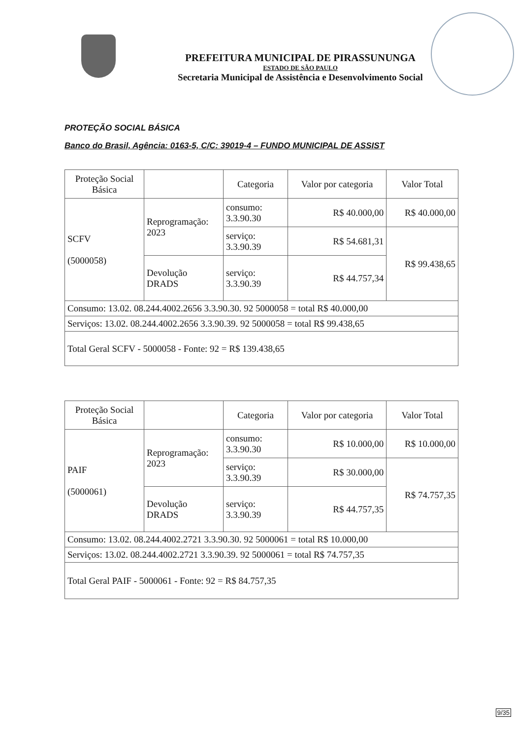PREFEITURA MUNICIPAL DE PIRASSUNUNGA
ESTADO DE SÃO PAULO
Secretaria Municipal de Assistência e Desenvolvimento Social
PROTEÇÃO SOCIAL BÁSICA
Banco do Brasil, Agência: 0163-5, C/C: 39019-4 – FUNDO MUNICIPAL DE ASSIST
| Proteção Social Básica | | Categoria | Valor por categoria | Valor Total |
| SCFV (5000058) | Reprogramação: 2023 | consumo: 3.3.90.30 | R$ 40.000,00 | R$ 40.000,00 |
| | | serviço: 3.3.90.39 | R$ 54.681,31 | R$ 99.438,65 |
| | Devolução DRADS | serviço: 3.3.90.39 | R$ 44.757,34 | |
| Consumo: 13.02. 08.244.4002.2656 3.3.90.30. 92 5000058 = total R$ 40.000,00 | | | | |
| Serviços: 13.02. 08.244.4002.2656 3.3.90.39. 92 5000058 = total R$ 99.438,65 | | | | |
| Total Geral SCFV - 5000058 - Fonte: 92 = R$ 139.438,65 | | | | |
| Proteção Social Básica | | Categoria | Valor por categoria | Valor Total |
| PAIF (5000061) | Reprogramação: 2023 | consumo: 3.3.90.30 | R$ 10.000,00 | R$ 10.000,00 |
| | | serviço: 3.3.90.39 | R$ 30.000,00 | R$ 74.757,35 |
| | Devolução DRADS | serviço: 3.3.90.39 | R$ 44.757,35 | |
| Consumo: 13.02. 08.244.4002.2721 3.3.90.30. 92 5000061 = total R$ 10.000,00 | | | | |
| Serviços: 13.02. 08.244.4002.2721 3.3.90.39. 92 5000061 = total R$ 74.757,35 | | | | |
| Total Geral PAIF - 5000061 - Fonte: 92 = R$ 84.757,35 | | | | |
9/35